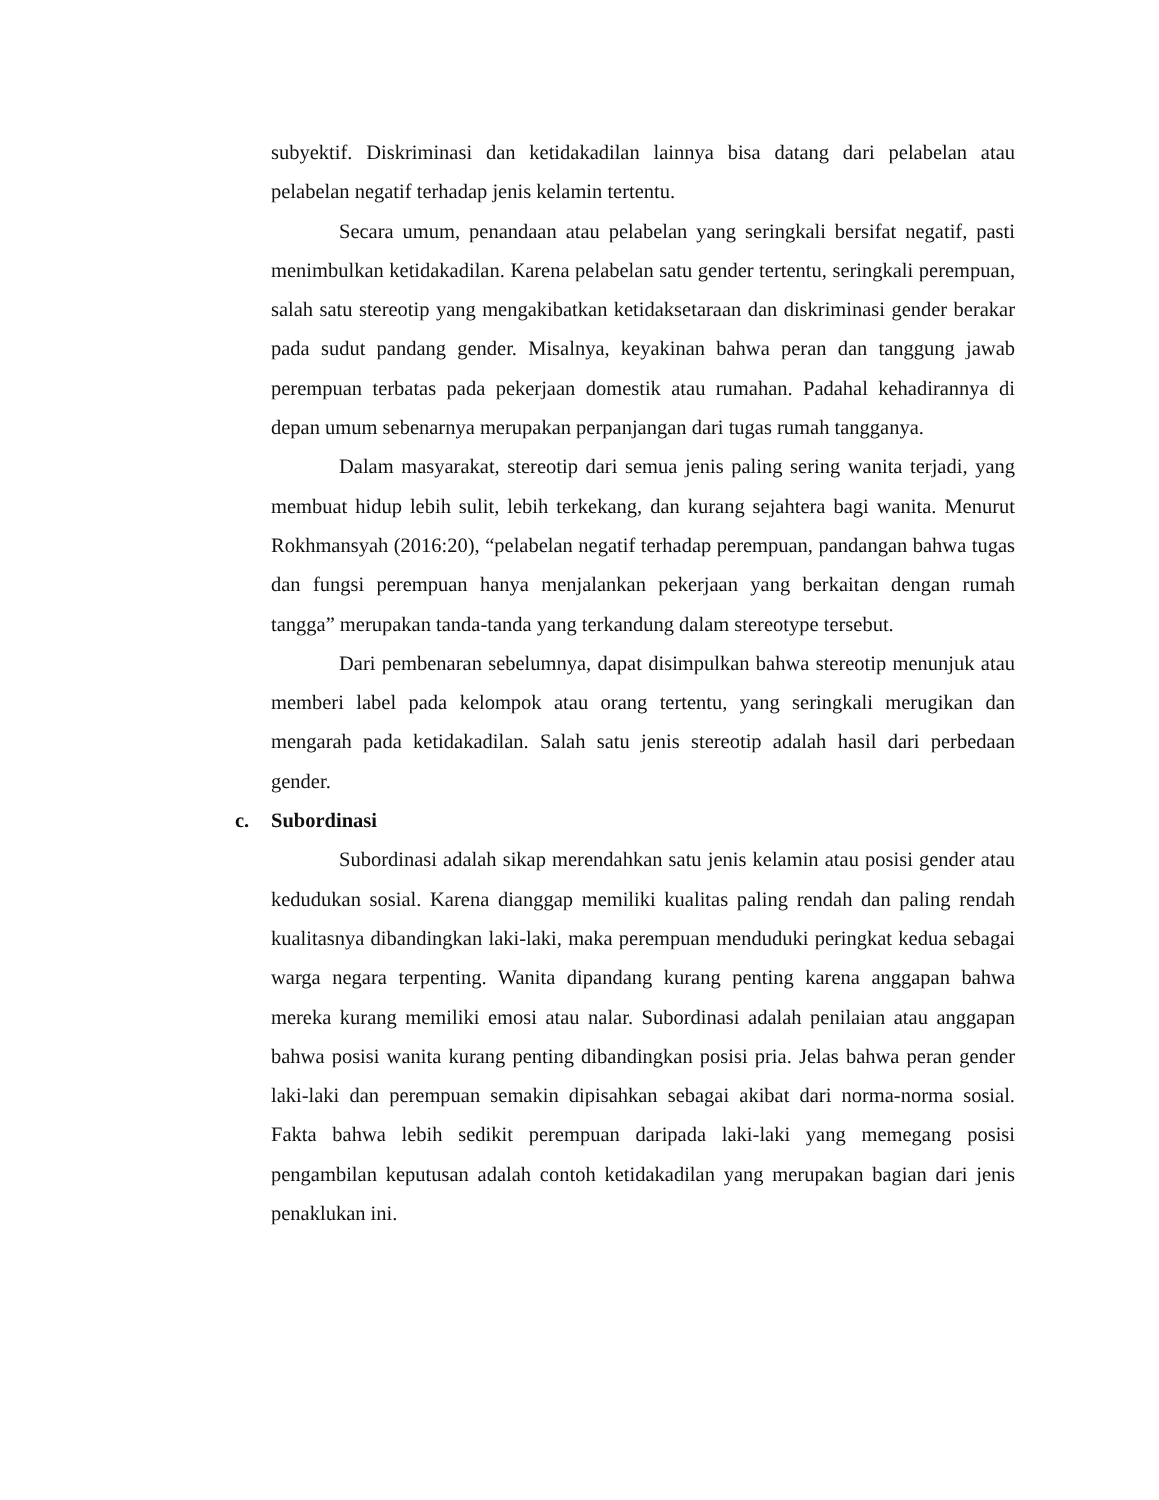subyektif. Diskriminasi dan ketidakadilan lainnya bisa datang dari pelabelan atau pelabelan negatif terhadap jenis kelamin tertentu.
Secara umum, penandaan atau pelabelan yang seringkali bersifat negatif, pasti menimbulkan ketidakadilan. Karena pelabelan satu gender tertentu, seringkali perempuan, salah satu stereotip yang mengakibatkan ketidaksetaraan dan diskriminasi gender berakar pada sudut pandang gender. Misalnya, keyakinan bahwa peran dan tanggung jawab perempuan terbatas pada pekerjaan domestik atau rumahan. Padahal kehadirannya di depan umum sebenarnya merupakan perpanjangan dari tugas rumah tangganya.
Dalam masyarakat, stereotip dari semua jenis paling sering wanita terjadi, yang membuat hidup lebih sulit, lebih terkekang, dan kurang sejahtera bagi wanita. Menurut Rokhmansyah (2016:20), “pelabelan negatif terhadap perempuan, pandangan bahwa tugas dan fungsi perempuan hanya menjalankan pekerjaan yang berkaitan dengan rumah tangga” merupakan tanda-tanda yang terkandung dalam stereotype tersebut.
Dari pembenaran sebelumnya, dapat disimpulkan bahwa stereotip menunjuk atau memberi label pada kelompok atau orang tertentu, yang seringkali merugikan dan mengarah pada ketidakadilan. Salah satu jenis stereotip adalah hasil dari perbedaan gender.
c. Subordinasi
Subordinasi adalah sikap merendahkan satu jenis kelamin atau posisi gender atau kedudukan sosial. Karena dianggap memiliki kualitas paling rendah dan paling rendah kualitasnya dibandingkan laki-laki, maka perempuan menduduki peringkat kedua sebagai warga negara terpenting. Wanita dipandang kurang penting karena anggapan bahwa mereka kurang memiliki emosi atau nalar. Subordinasi adalah penilaian atau anggapan bahwa posisi wanita kurang penting dibandingkan posisi pria. Jelas bahwa peran gender laki-laki dan perempuan semakin dipisahkan sebagai akibat dari norma-norma sosial. Fakta bahwa lebih sedikit perempuan daripada laki-laki yang memegang posisi pengambilan keputusan adalah contoh ketidakadilan yang merupakan bagian dari jenis penaklukan ini.